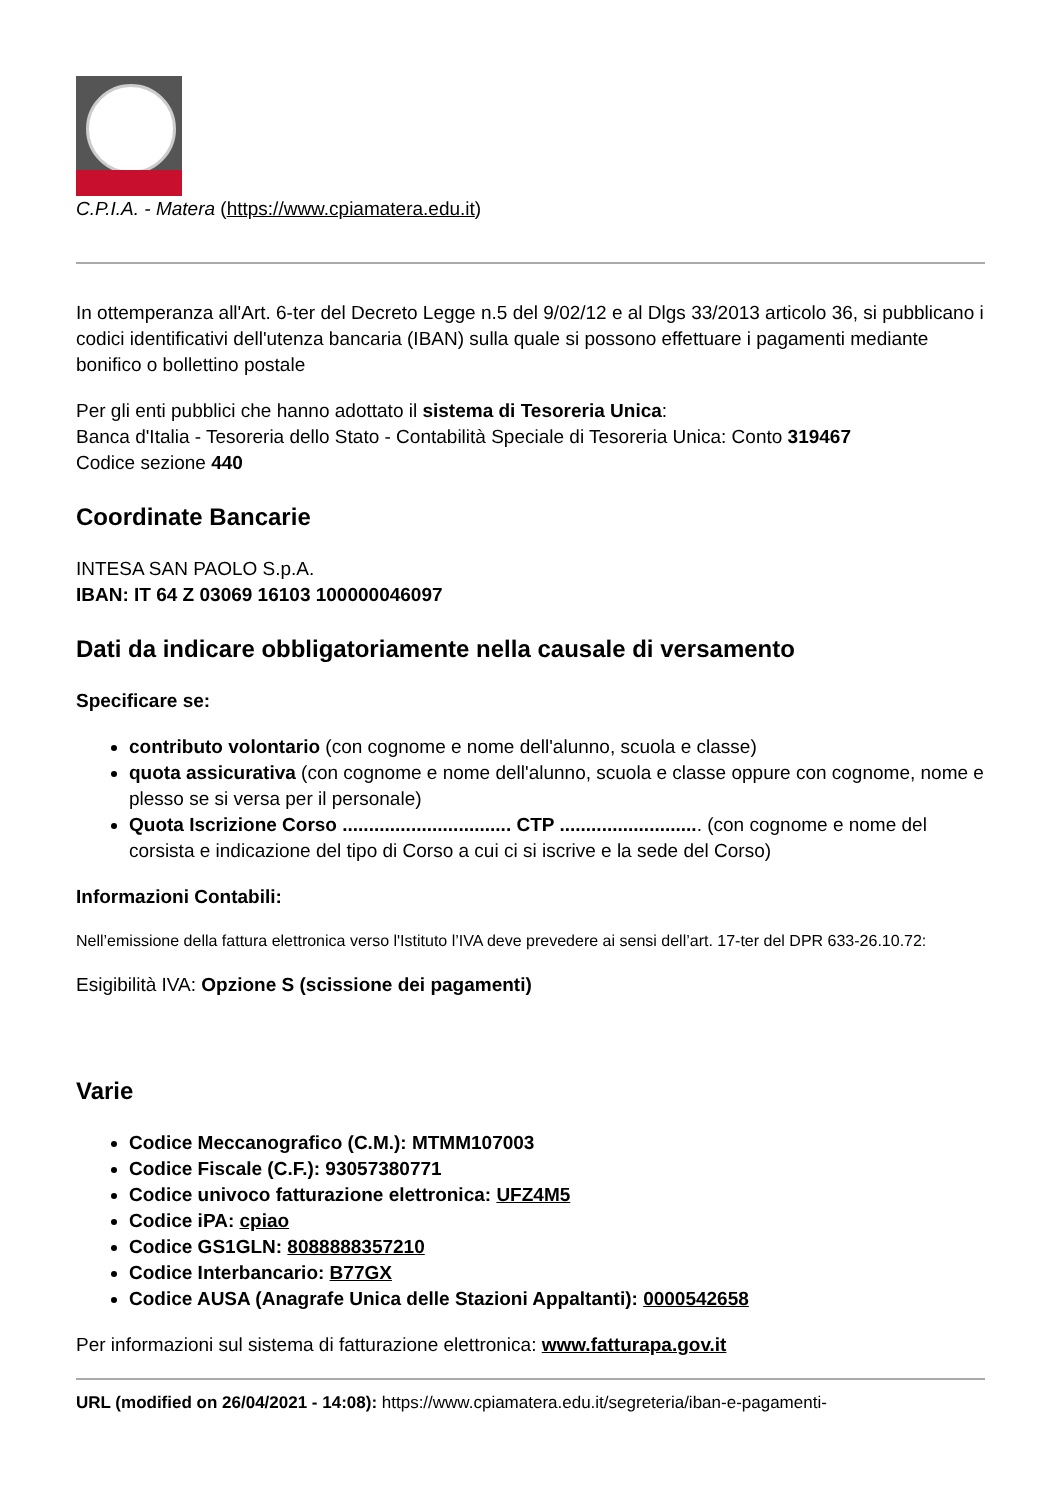C.P.I.A. - Matera (https://www.cpiamatera.edu.it)
In ottemperanza all'Art. 6-ter del Decreto Legge n.5 del 9/02/12 e al Dlgs 33/2013 articolo 36, si pubblicano i codici identificativi dell'utenza bancaria (IBAN) sulla quale si possono effettuare i pagamenti mediante bonifico o bollettino postale
Per gli enti pubblici che hanno adottato il sistema di Tesoreria Unica:
Banca d'Italia - Tesoreria dello Stato - Contabilità Speciale di Tesoreria Unica: Conto 319467
Codice sezione 440
Coordinate Bancarie
INTESA SAN PAOLO S.p.A.
IBAN: IT 64 Z 03069 16103 100000046097
Dati da indicare obbligatoriamente nella causale di versamento
Specificare se:
contributo volontario (con cognome e nome dell'alunno, scuola e classe)
quota assicurativa (con cognome e nome dell'alunno, scuola e classe oppure con cognome, nome e plesso se si versa per il personale)
Quota Iscrizione Corso ................................ CTP ........................... (con cognome e nome del corsista e indicazione del tipo di Corso a cui ci si iscrive e la sede del Corso)
Informazioni Contabili:
Nell’emissione della fattura elettronica verso l'Istituto l’IVA deve prevedere ai sensi dell’art. 17-ter del DPR 633-26.10.72:
Esigibilità IVA: Opzione S (scissione dei pagamenti)
Varie
Codice Meccanografico (C.M.): MTMM107003
Codice Fiscale (C.F.): 93057380771
Codice univoco fatturazione elettronica: UFZ4M5
Codice iPA: cpiao
Codice GS1GLN: 8088888357210
Codice Interbancario: B77GX
Codice AUSA (Anagrafe Unica delle Stazioni Appaltanti): 0000542658
Per informazioni sul sistema di fatturazione elettronica: www.fatturapa.gov.it
URL (modified on 26/04/2021 - 14:08): https://www.cpiamatera.edu.it/segreteria/iban-e-pagamenti-